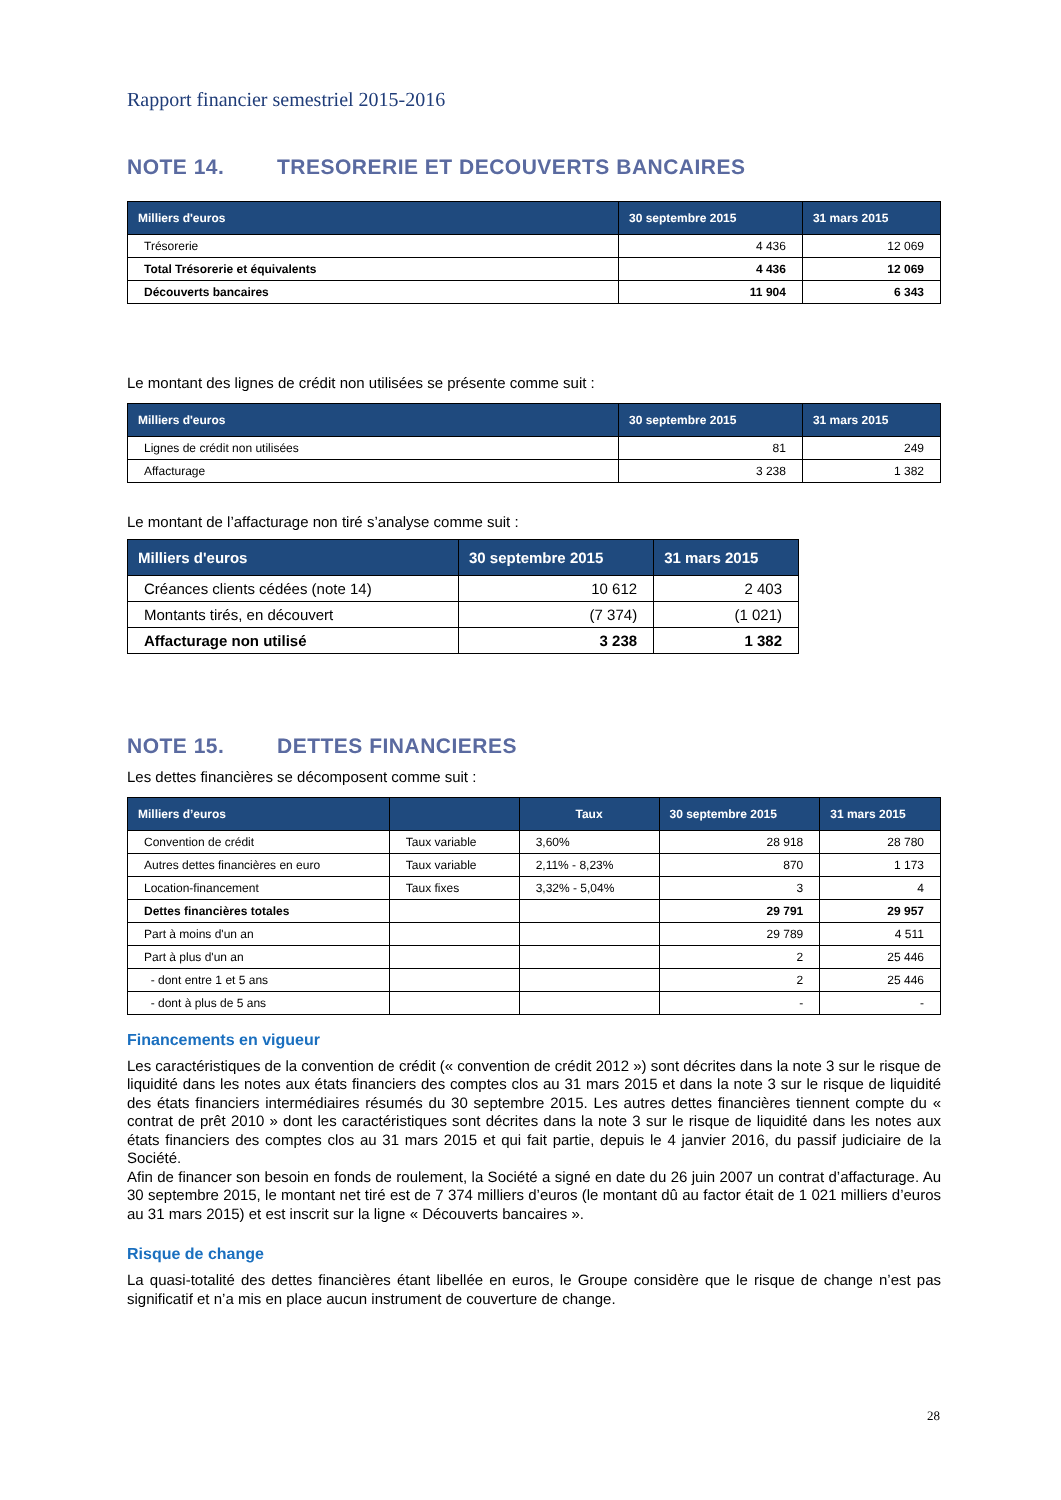Rapport financier semestriel 2015-2016
NOTE 14. TRESORERIE ET DECOUVERTS BANCAIRES
| Milliers d'euros | 30 septembre 2015 | 31 mars 2015 |
| --- | --- | --- |
| Trésorerie | 4 436 | 12 069 |
| Total Trésorerie et équivalents | 4 436 | 12 069 |
| Découverts bancaires | 11 904 | 6 343 |
Le montant des lignes de crédit non utilisées se présente comme suit :
| Milliers d'euros | 30 septembre 2015 | 31 mars 2015 |
| --- | --- | --- |
| Lignes de crédit non utilisées | 81 | 249 |
| Affacturage | 3 238 | 1 382 |
Le montant de l’affacturage non tiré s’analyse comme suit :
| Milliers d'euros | 30 septembre 2015 | 31 mars 2015 |
| --- | --- | --- |
| Créances clients cédées (note 14) | 10 612 | 2 403 |
| Montants tirés, en découvert | (7 374) | (1 021) |
| Affacturage non utilisé | 3 238 | 1 382 |
NOTE 15. DETTES FINANCIERES
Les dettes financières se décomposent comme suit :
| Milliers d’euros | | Taux | 30 septembre 2015 | 31 mars 2015 |
| --- | --- | --- | --- | --- |
| Convention de crédit | Taux variable | 3,60% | 28 918 | 28 780 |
| Autres dettes financières en euro | Taux variable | 2,11% - 8,23% | 870 | 1 173 |
| Location-financement | Taux fixes | 3,32% - 5,04% | 3 | 4 |
| Dettes financières totales | | | 29 791 | 29 957 |
| Part à moins d'un an | | | 29 789 | 4 511 |
| Part à plus d'un an | | | 2 | 25 446 |
| - dont entre 1 et 5 ans | | | 2 | 25 446 |
| - dont à plus de 5 ans | | | - | - |
Financements en vigueur
Les caractéristiques de la convention de crédit (« convention de crédit 2012 ») sont décrites dans la note 3 sur le risque de liquidité dans les notes aux états financiers des comptes clos au 31 mars 2015 et dans la note 3 sur le risque de liquidité des états financiers intermédiaires résumés du 30 septembre 2015. Les autres dettes financières tiennent compte du « contrat de prêt 2010 » dont les caractéristiques sont décrites dans la note 3 sur le risque de liquidité dans les notes aux états financiers des comptes clos au 31 mars 2015 et qui fait partie, depuis le 4 janvier 2016, du passif judiciaire de la Société.
Afin de financer son besoin en fonds de roulement, la Société a signé en date du 26 juin 2007 un contrat d’affacturage. Au 30 septembre 2015, le montant net tiré est de 7 374 milliers d’euros (le montant dû au factor était de 1 021 milliers d’euros au 31 mars 2015) et est inscrit sur la ligne « Découverts bancaires ».
Risque de change
La quasi-totalité des dettes financières étant libellée en euros, le Groupe considère que le risque de change n’est pas significatif et n’a mis en place aucun instrument de couverture de change.
28